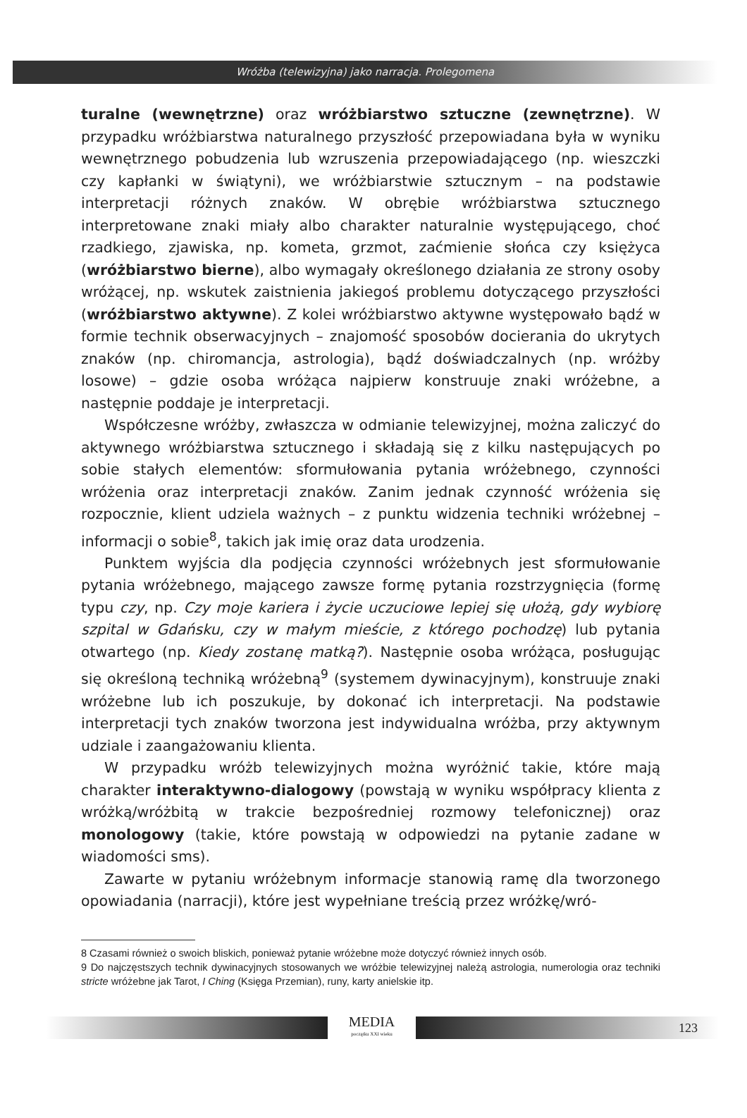Wróżba (telewizyjna) jako narracja. Prolegomena
turalne (wewnętrzne) oraz wróżbiarstwo sztuczne (zewnętrzne). W przypadku wróżbiarstwa naturalnego przyszłość przepowiadana była w wyniku wewnętrznego pobudzenia lub wzruszenia przepowiadającego (np. wieszczki czy kapłanki w świątyni), we wróżbiarstwie sztucznym – na podstawie interpretacji różnych znaków. W obrębie wróżbiarstwa sztucznego interpretowane znaki miały albo charakter naturalnie występującego, choć rzadkiego, zjawiska, np. kometa, grzmot, zaćmienie słońca czy księżyca (wróżbiarstwo bierne), albo wymagały określonego działania ze strony osoby wróżącej, np. wskutek zaistnienia jakiegoś problemu dotyczącego przyszłości (wróżbiarstwo aktywne). Z kolei wróżbiarstwo aktywne występowało bądź w formie technik obserwacyjnych – znajomość sposobów docierania do ukrytych znaków (np. chiromancja, astrologia), bądź doświadczalnych (np. wróżby losowe) – gdzie osoba wróżąca najpierw konstruuje znaki wróżebne, a następnie poddaje je interpretacji.
Współczesne wróżby, zwłaszcza w odmianie telewizyjnej, można zaliczyć do aktywnego wróżbiarstwa sztucznego i składają się z kilku następujących po sobie stałych elementów: sformułowania pytania wróżebnego, czynności wróżenia oraz interpretacji znaków. Zanim jednak czynność wróżenia się rozpocznie, klient udziela ważnych – z punktu widzenia techniki wróżebnej – informacji o sobie<sup>8</sup>, takich jak imię oraz data urodzenia.
Punktem wyjścia dla podjęcia czynności wróżebnych jest sformułowanie pytania wróżebnego, mającego zawsze formę pytania rozstrzygnięcia (formę typu czy, np. Czy moje kariera i życie uczuciowe lepiej się ułożą, gdy wybiorę szpital w Gdańsku, czy w małym mieście, z którego pochodzę) lub pytania otwartego (np. Kiedy zostanę matką?). Następnie osoba wróżąca, posługując się określoną techniką wróżebną<sup>9</sup> (systemem dywinacyjnym), konstruuje znaki wróżebne lub ich poszukuje, by dokonać ich interpretacji. Na podstawie interpretacji tych znaków tworzona jest indywidualna wróżba, przy aktywnym udziale i zaangażowaniu klienta.
W przypadku wróżb telewizyjnych można wyróżnić takie, które mają charakter interaktywno-dialogowy (powstają w wyniku współpracy klienta z wróżką/wróżbitą w trakcie bezpośredniej rozmowy telefonicznej) oraz monologowy (takie, które powstają w odpowiedzi na pytanie zadane w wiadomości sms).
Zawarte w pytaniu wróżebnym informacje stanowią ramę dla tworzonego opowiadania (narracji), które jest wypełniane treścią przez wróżkę/wró-
8 Czasami również o swoich bliskich, ponieważ pytanie wróżebne może dotyczyć również innych osób.
9 Do najczęstszych technik dywinacyjnych stosowanych we wróżbie telewizyjnej należą astrologia, numerologia oraz techniki stricte wróżebne jak Tarot, I Ching (Księga Przemian), runy, karty anielskie itp.
MEDIA
początku XXI wieku
123